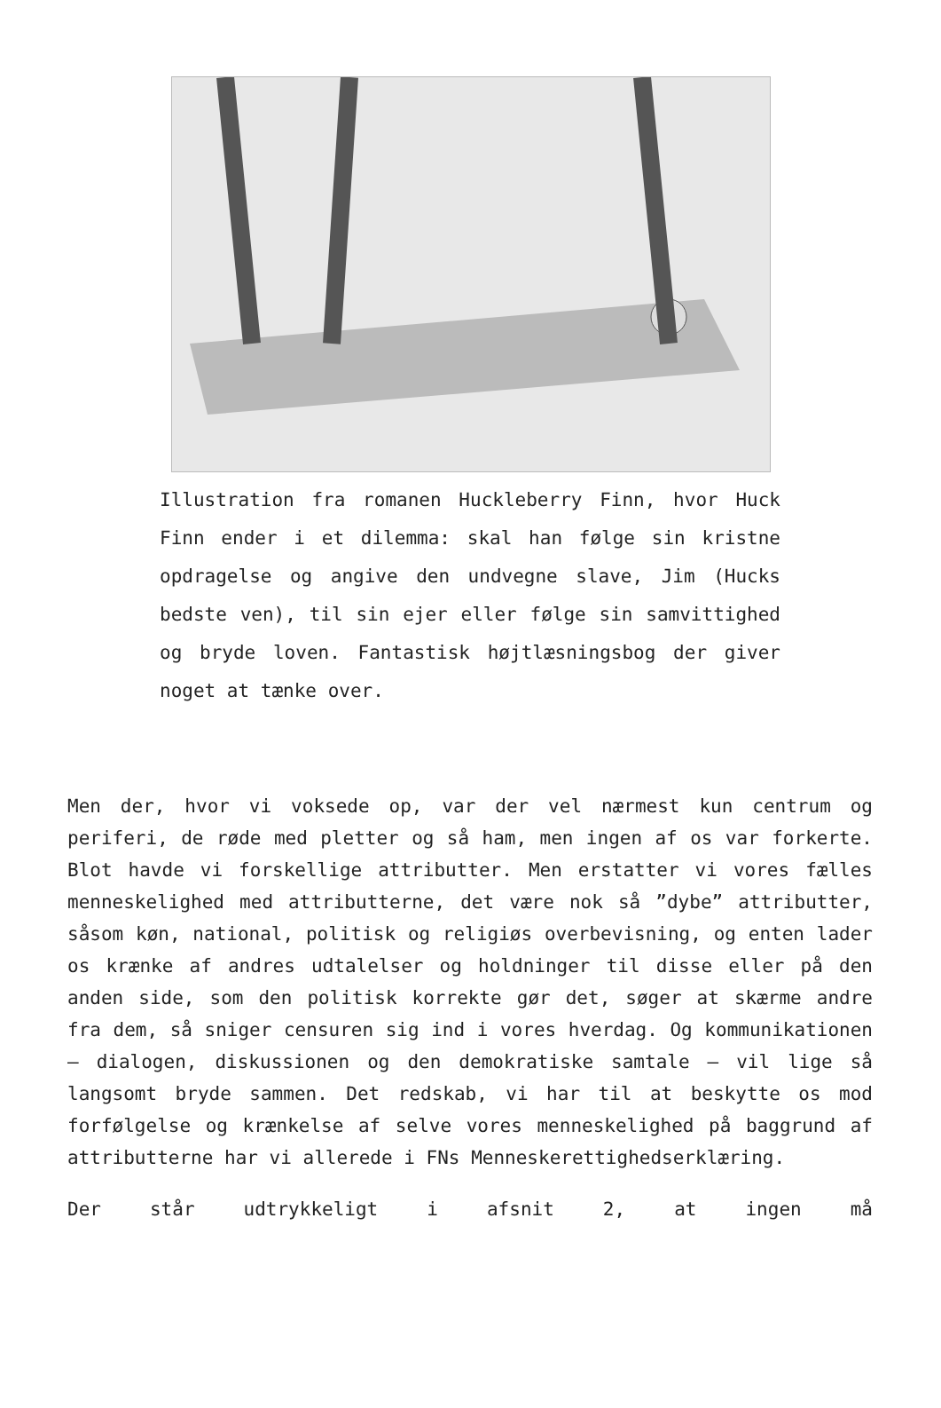Illustration fra romanen Huckleberry Finn, hvor Huck Finn ender i et dilemma: skal han følge sin kristne opdragelse og angive den undvegne slave, Jim (Hucks bedste ven), til sin ejer eller følge sin samvittighed og bryde loven. Fantastisk højtlæsningsbog der giver noget at tænke over.
Men der, hvor vi voksede op, var der vel nærmest kun centrum og periferi, de røde med pletter og så ham, men ingen af os var forkerte. Blot havde vi forskellige attributter. Men erstatter vi vores fælles menneskelighed med attributterne, det være nok så ”dybe” attributter, såsom køn, national, politisk og religiøs overbevisning, og enten lader os krænke af andres udtalelser og holdninger til disse eller på den anden side, som den politisk korrekte gør det, søger at skærme andre fra dem, så sniger censuren sig ind i vores hverdag. Og kommunikationen – dialogen, diskussionen og den demokratiske samtale – vil lige så langsomt bryde sammen. Det redskab, vi har til at beskytte os mod forfølgelse og krænkelse af selve vores menneskelighed på baggrund af attributterne har vi allerede i FNs Menneskerettighedserklæring.
Der står udtrykkeligt i afsnit 2, at ingen må